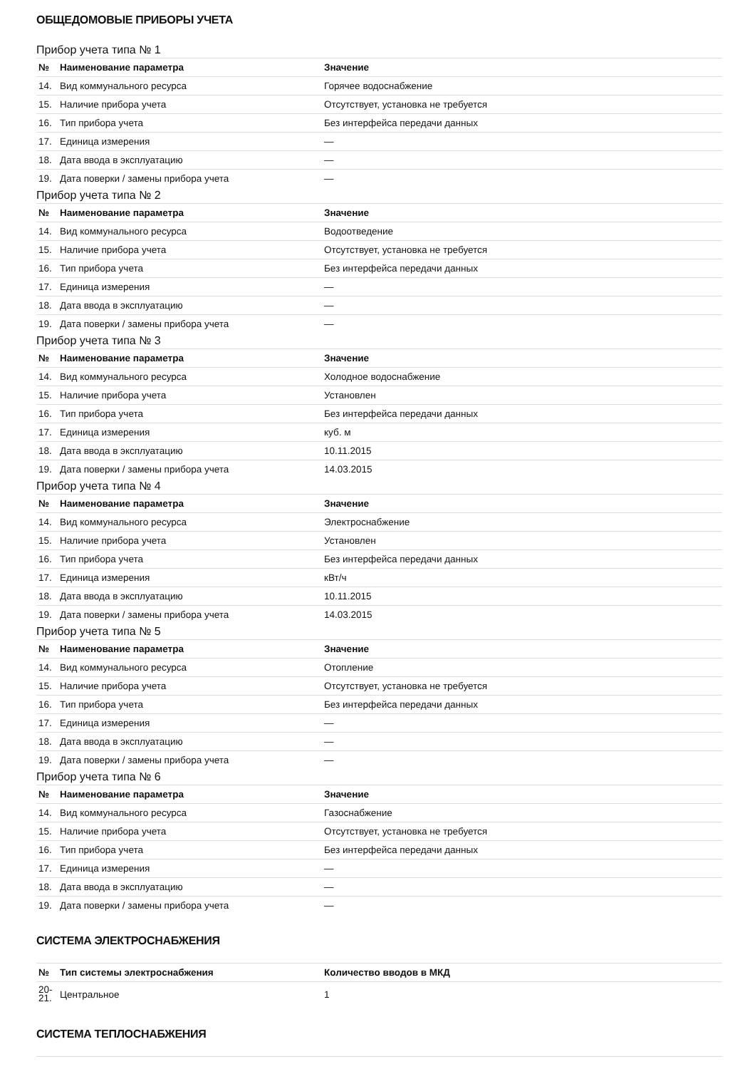ОБЩЕДОМОВЫЕ ПРИБОРЫ УЧЕТА
Прибор учета типа № 1
| № | Наименование параметра | Значение |
| --- | --- | --- |
| 14. | Вид коммунального ресурса | Горячее водоснабжение |
| 15. | Наличие прибора учета | Отсутствует, установка не требуется |
| 16. | Тип прибора учета | Без интерфейса передачи данных |
| 17. | Единица измерения | — |
| 18. | Дата ввода в эксплуатацию | — |
| 19. | Дата поверки / замены прибора учета | — |
Прибор учета типа № 2
| № | Наименование параметра | Значение |
| --- | --- | --- |
| 14. | Вид коммунального ресурса | Водоотведение |
| 15. | Наличие прибора учета | Отсутствует, установка не требуется |
| 16. | Тип прибора учета | Без интерфейса передачи данных |
| 17. | Единица измерения | — |
| 18. | Дата ввода в эксплуатацию | — |
| 19. | Дата поверки / замены прибора учета | — |
Прибор учета типа № 3
| № | Наименование параметра | Значение |
| --- | --- | --- |
| 14. | Вид коммунального ресурса | Холодное водоснабжение |
| 15. | Наличие прибора учета | Установлен |
| 16. | Тип прибора учета | Без интерфейса передачи данных |
| 17. | Единица измерения | куб. м |
| 18. | Дата ввода в эксплуатацию | 10.11.2015 |
| 19. | Дата поверки / замены прибора учета | 14.03.2015 |
Прибор учета типа № 4
| № | Наименование параметра | Значение |
| --- | --- | --- |
| 14. | Вид коммунального ресурса | Электроснабжение |
| 15. | Наличие прибора учета | Установлен |
| 16. | Тип прибора учета | Без интерфейса передачи данных |
| 17. | Единица измерения | кВт/ч |
| 18. | Дата ввода в эксплуатацию | 10.11.2015 |
| 19. | Дата поверки / замены прибора учета | 14.03.2015 |
Прибор учета типа № 5
| № | Наименование параметра | Значение |
| --- | --- | --- |
| 14. | Вид коммунального ресурса | Отопление |
| 15. | Наличие прибора учета | Отсутствует, установка не требуется |
| 16. | Тип прибора учета | Без интерфейса передачи данных |
| 17. | Единица измерения | — |
| 18. | Дата ввода в эксплуатацию | — |
| 19. | Дата поверки / замены прибора учета | — |
Прибор учета типа № 6
| № | Наименование параметра | Значение |
| --- | --- | --- |
| 14. | Вид коммунального ресурса | Газоснабжение |
| 15. | Наличие прибора учета | Отсутствует, установка не требуется |
| 16. | Тип прибора учета | Без интерфейса передачи данных |
| 17. | Единица измерения | — |
| 18. | Дата ввода в эксплуатацию | — |
| 19. | Дата поверки / замены прибора учета | — |
СИСТЕМА ЭЛЕКТРОСНАБЖЕНИЯ
| № | Тип системы электроснабжения | Количество вводов в МКД |
| --- | --- | --- |
| 20- 21. | Центральное | 1 |
СИСТЕМА ТЕПЛОСНАБЖЕНИЯ